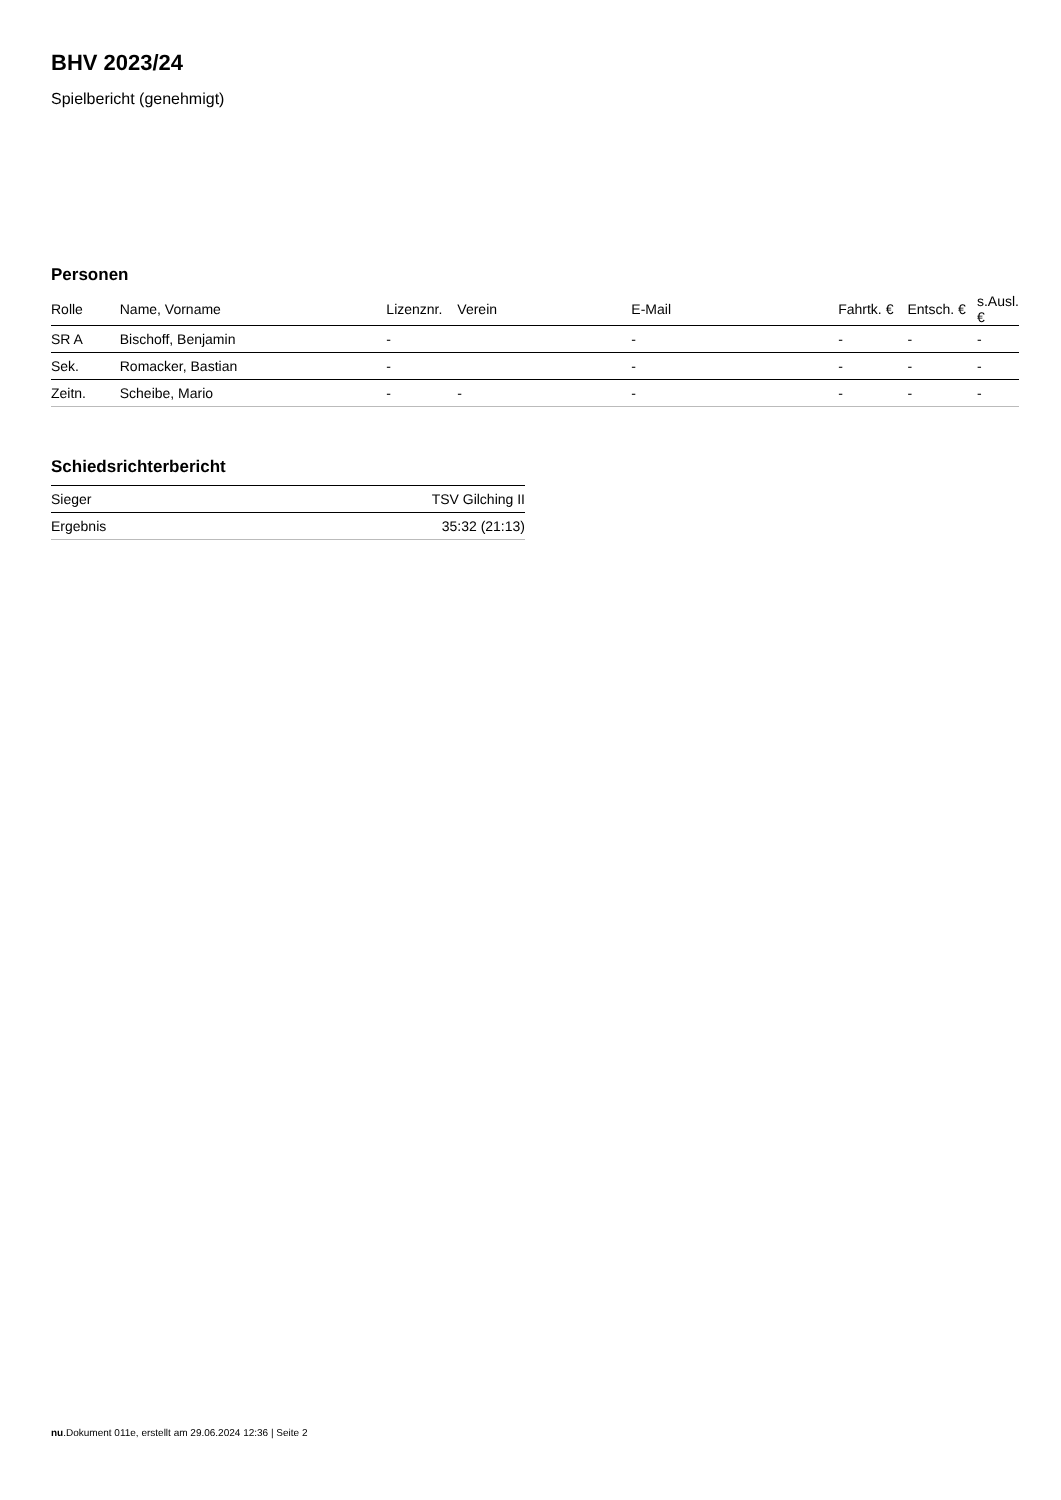BHV 2023/24
Spielbericht (genehmigt)
Personen
| Rolle | Name, Vorname | Lizenznr. | Verein | E-Mail | Fahrtk. € | Entsch. € | s.Ausl. € |
| --- | --- | --- | --- | --- | --- | --- | --- |
| SR A | Bischoff, Benjamin | - | | - | - | - | - |
| Sek. | Romacker, Bastian | - | | - | - | - | - |
| Zeitn. | Scheibe, Mario | - | - | - | - | - | - |
Schiedsrichterbericht
| Sieger | TSV Gilching II |
| Ergebnis | 35:32 (21:13) |
nu.Dokument 011e, erstellt am 29.06.2024 12:36 | Seite 2